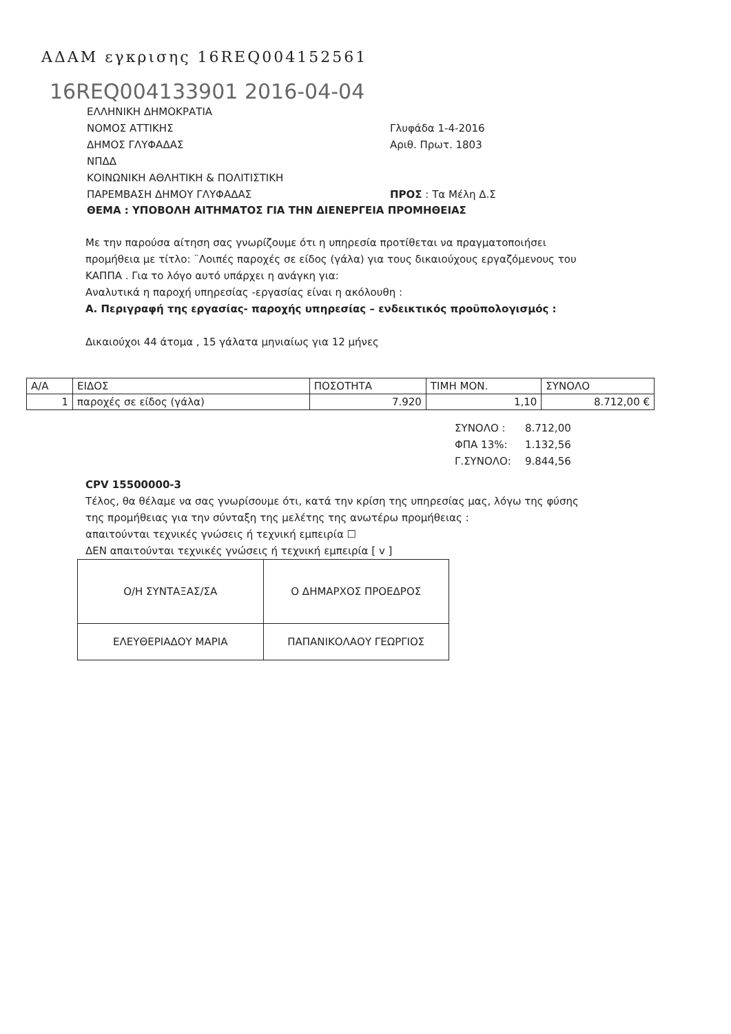ΑΔΑΜ εγκρισης 16REQ004152561
16REQ004133901 2016-04-04
ΕΛΛΗΝΙΚΗ ΔΗΜΟΚΡΑΤΙΑ
ΝΟΜΟΣ ΑΤΤΙΚΗΣ
ΔΗΜΟΣ ΓΛΥΦΑΔΑΣ
ΝΠΔΔ
ΚΟΙΝΩΝΙΚΗ ΑΘΛΗΤΙΚΗ & ΠΟΛΙΤΙΣΤΙΚΗ
ΠΑΡΕΜΒΑΣΗ ΔΗΜΟΥ ΓΛΥΦΑΔΑΣ
Γλυφάδα 1-4-2016
Αριθ. Πρωτ. 1803
ΠΡΟΣ : Τα Μέλη Δ.Σ
ΘΕΜΑ : ΥΠΟΒΟΛΗ ΑΙΤΗΜΑΤΟΣ ΓΙΑ ΤΗΝ ΔΙΕΝΕΡΓΕΙΑ ΠΡΟΜΗΘΕΙΑΣ
Με την παρούσα αίτηση σας γνωρίζουμε ότι η υπηρεσία προτίθεται να πραγματοποιήσει προμήθεια με τίτλο: ¨Λοιπές παροχές σε είδος (γάλα) για τους δικαιούχους εργαζόμενους του ΚΑΠΠΑ . Για το λόγο αυτό υπάρχει η ανάγκη για:
Αναλυτικά η παροχή υπηρεσίας -εργασίας είναι η ακόλουθη :
Α. Περιγραφή της εργασίας- παροχής υπηρεσίας – ενδεικτικός προϋπολογισμός :
Δικαιούχοι 44 άτομα , 15 γάλατα μηνιαίως για 12 μήνες
| Α/Α | ΕΙΔΟΣ | ΠΟΣΟΤΗΤΑ | ΤΙΜΗ ΜΟΝ. | ΣΥΝΟΛΟ |
| --- | --- | --- | --- | --- |
| 1 | παροχές σε είδος (γάλα) | 7.920 | 1,10 | 8.712,00 € |
| ΣΥΝΟΛΟ : | 8.712,00 |
| ΦΠΑ 13%: | 1.132,56 |
| Γ.ΣΥΝΟΛΟ: | 9.844,56 |
CPV 15500000-3
Τέλος, θα θέλαμε να σας γνωρίσουμε ότι, κατά την κρίση της υπηρεσίας μας, λόγω της φύσης της προμήθειας για την σύνταξη της μελέτης της ανωτέρω προμήθειας :
απαιτούνται τεχνικές γνώσεις ή τεχνική εμπειρία ☐
ΔΕΝ απαιτούνται τεχνικές γνώσεις ή τεχνική εμπειρία [ v ]
| Ο/Η ΣΥΝΤΑΞΑΣ/ΣΑ | Ο ΔΗΜΑΡΧΟΣ ΠΡΟΕΔΡΟΣ |
| ΕΛΕΥΘΕΡΙΑΔΟΥ ΜΑΡΙΑ | ΠΑΠΑΝΙΚΟΛΑΟΥ ΓΕΩΡΓΙΟΣ |